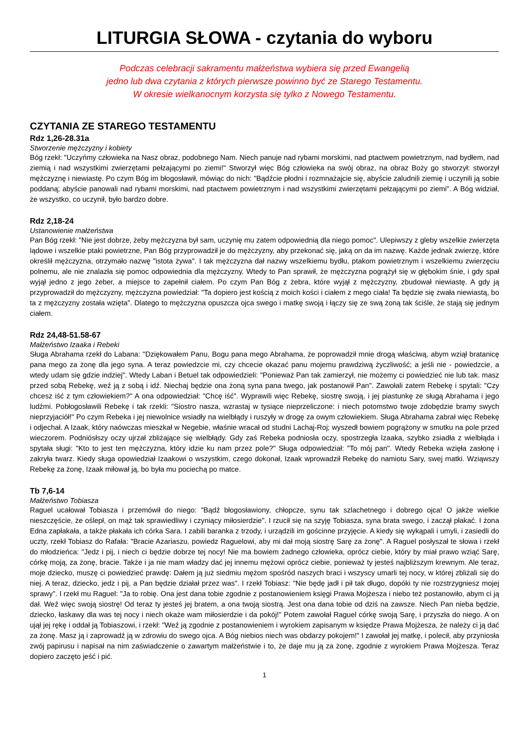LITURGIA SŁOWA - czytania do wyboru
Podczas celebracji sakramentu małżeństwa wybiera się przed Ewangelią
jedno lub dwa czytania z których pierwsze powinno być ze Starego Testamentu.
W okresie wielkanocnym korzysta się tylko z Nowego Testamentu.
CZYTANIA ZE STAREGO TESTAMENTU
Rdz 1,26-28.31a
Stworzenie mężczyzny i kobiety
Bóg rzekł: "Uczyńmy człowieka na Nasz obraz, podobnego Nam. Niech panuje nad rybami morskimi, nad ptactwem powietrznym, nad bydłem, nad ziemią i nad wszystkimi zwierzętami pełzającymi po ziemi!" Stworzył więc Bóg człowieka na swój obraz, na obraz Boży go stworzył: stworzył mężczyznę i niewiastę. Po czym Bóg im błogosławił, mówiąc do nich: "Bądźcie płodni i rozmnażajcie się, abyście zaludnili ziemię i uczynili ją sobie poddaną; abyście panowali nad rybami morskimi, nad ptactwem powietrznym i nad wszystkimi zwierzętami pełzającymi po ziemi". A Bóg widział, że wszystko, co uczynił, było bardzo dobre.
Rdz 2,18-24
Ustanowienie małżeństwa
Pan Bóg rzekł: "Nie jest dobrze, żeby mężczyzna był sam, uczynię mu zatem odpowiednią dla niego pomoc". Ulepiwszy z gleby wszelkie zwierzęta lądowe i wszelkie ptaki powietrzne, Pan Bóg przyprowadził je do mężczyzny, aby przekonać się, jaką on da im nazwę. Każde jednak zwierzę, które określił mężczyzna, otrzymało nazwę "istota żywa". I tak mężczyzna dał nazwy wszelkiemu bydłu, ptakom powietrznym i wszelkiemu zwierzęciu polnemu, ale nie znalazła się pomoc odpowiednia dla mężczyzny. Wtedy to Pan sprawił, że mężczyzna pogrążył się w głębokim śnie, i gdy spał wyjął jedno z jego żeber, a miejsce to zapełnił ciałem. Po czym Pan Bóg z żebra, które wyjął z mężczyzny, zbudował niewiastę. A gdy ją przyprowadził do mężczyzny, mężczyzna powiedział: "Ta dopiero jest kością z moich kości i ciałem z mego ciała! Ta będzie się zwała niewiastą, bo ta z mężczyzny została wzięta". Dlatego to mężczyzna opuszcza ojca swego i matkę swoją i łączy się ze swą żoną tak ściśle, że stają się jednym ciałem.
Rdz 24,48-51.58-67
Małżeństwo Izaaka i Rebeki
Sługa Abrahama rzekł do Labana: "Dziękowałem Panu, Bogu pana mego Abrahama, że poprowadził mnie drogą właściwą, abym wziął bratanicę pana mego za żonę dla jego syna. A teraz powiedzcie mi, czy chcecie okazać panu mojemu prawdziwą życzliwość; a jeśli nie - powiedzcie, a wtedy udam się gdzie indziej". Wtedy Laban i Betuel tak odpowiedzieli: "Ponieważ Pan tak zamierzył, nie możemy ci powiedzieć nie lub tak. masz przed sobą Rebekę, weź ją z sobą i idź. Niechaj będzie ona żoną syna pana twego, jak postanowił Pan". Zawołali zatem Rebekę i spytali: "Czy chcesz iść z tym człowiekiem?" A ona odpowiedział: "Chcę iść". Wyprawili więc Rebekę, siostrę swoją, i jej piastunkę ze sługą Abrahama i jego ludźmi. Pobłogosławili Rebekę i tak rzekli: "Siostro nasza, wzrastaj w tysiące nieprzeliczone: i niech potomstwo twoje zdobędzie bramy swych nieprzyjaciół!" Po czym Rebeka i jej niewolnice wsiadły na wielbłądy i ruszyły w drogę za owym człowiekiem. Sługa Abrahama zabrał więc Rebekę i odjechał. A Izaak, który naówczas mieszkał w Negebie, właśnie wracał od studni Lachaj-Roj; wyszedł bowiem pogrążony w smutku na pole przed wieczorem. Podniósłszy oczy ujrzał zbliżające się wielbłądy. Gdy zaś Rebeka podniosła oczy, spostrzegła Izaaka, szybko zsiadła z wielbłąda i spytała sługi: "Kto to jest ten mężczyzna, który idzie ku nam przez pole?" Sługa odpowiedział: "To mój pan". Wtedy Rebeka wzięła zasłonę i zakryła twarz. Kiedy sługa opowiedział Izaakowi o wszystkim, czego dokonał, Izaak wprowadził Rebekę do namiotu Sary, swej matki. Wziąwszy Rebekę za żonę, Izaak miłował ją, bo była mu pociechą po matce.
Tb 7,6-14
Małżeństwo Tobiasza
Raguel ucałował Tobiasza i przemówił do niego: "Bądź błogosławiony, chłopcze, synu tak szlachetnego i dobrego ojca! O jakże wielkie nieszczęście, że oślepł, on mąż tak sprawiedliwy i czyniący miłosierdzie". I rzucił się na szyję Tobiasza, syna brata swego, i zaczął płakać. I żona Edna zapłakała, a także płakała ich córka Sara. I zabili baranka z trzody, i urządzili im gościnne przyjęcie. A kiedy się wykąpali i umyli, i zasiedli do uczty, rzekł Tobiasz do Rafała: "Bracie Azariaszu, powiedz Raguelowi, aby mi dał moją siostrę Sarę za żonę". A Raguel posłyszał te słowa i rzekł do młodzieńca: "Jedz i pij, i niech ci będzie dobrze tej nocy! Nie ma bowiem żadnego człowieka, oprócz ciebie, który by miał prawo wziąć Sarę, córkę moją, za żonę, bracie. Także i ja nie mam władzy dać jej innemu mężowi oprócz ciebie, ponieważ ty jesteś najbliższym krewnym. Ale teraz, moje dziecko, muszę ci powiedzieć prawdę: Dałem ją już siedmiu mężom spośród naszych braci i wszyscy umarli tej nocy, w której zbliżali się do niej. A teraz, dziecko, jedz i pij, a Pan będzie działał przez was". I rzekł Tobiasz: "Nie będę jadł i pił tak długo, dopóki ty nie rozstrzygniesz mojej sprawy". I rzekł mu Raguel: "Ja to robię. Ona jest dana tobie zgodnie z postanowieniem księgi Prawa Mojżesza i niebo też postanowiło, abym ci ją dał. Weź więc swoją siostrę! Od teraz ty jesteś jej bratem, a ona twoją siostrą. Jest ona dana tobie od dziś na zawsze. Niech Pan nieba będzie, dziecko, łaskawy dla was tej nocy i niech okaże wam miłosierdzie i da pokój!" Potem zawołał Raguel córkę swoją Sarę, i przyszła do niego. A on ujął jej rękę i oddał ją Tobiaszowi, i rzekł: "Weź ją zgodnie z postanowieniem i wyrokiem zapisanym w księdze Prawa Mojżesza, że należy ci ją dać za żonę. Masz ją i zaprowadź ją w zdrowiu do swego ojca. A Bóg niebios niech was obdarzy pokojem!" I zawołał jej matkę, i polecił, aby przyniosła zwój papirusu i napisał na nim zaświadczenie o zawartym małżeństwie i to, że daje mu ją za żonę, zgodnie z wyrokiem Prawa Mojżesza. Teraz dopiero zaczęto jeść i pić.
1